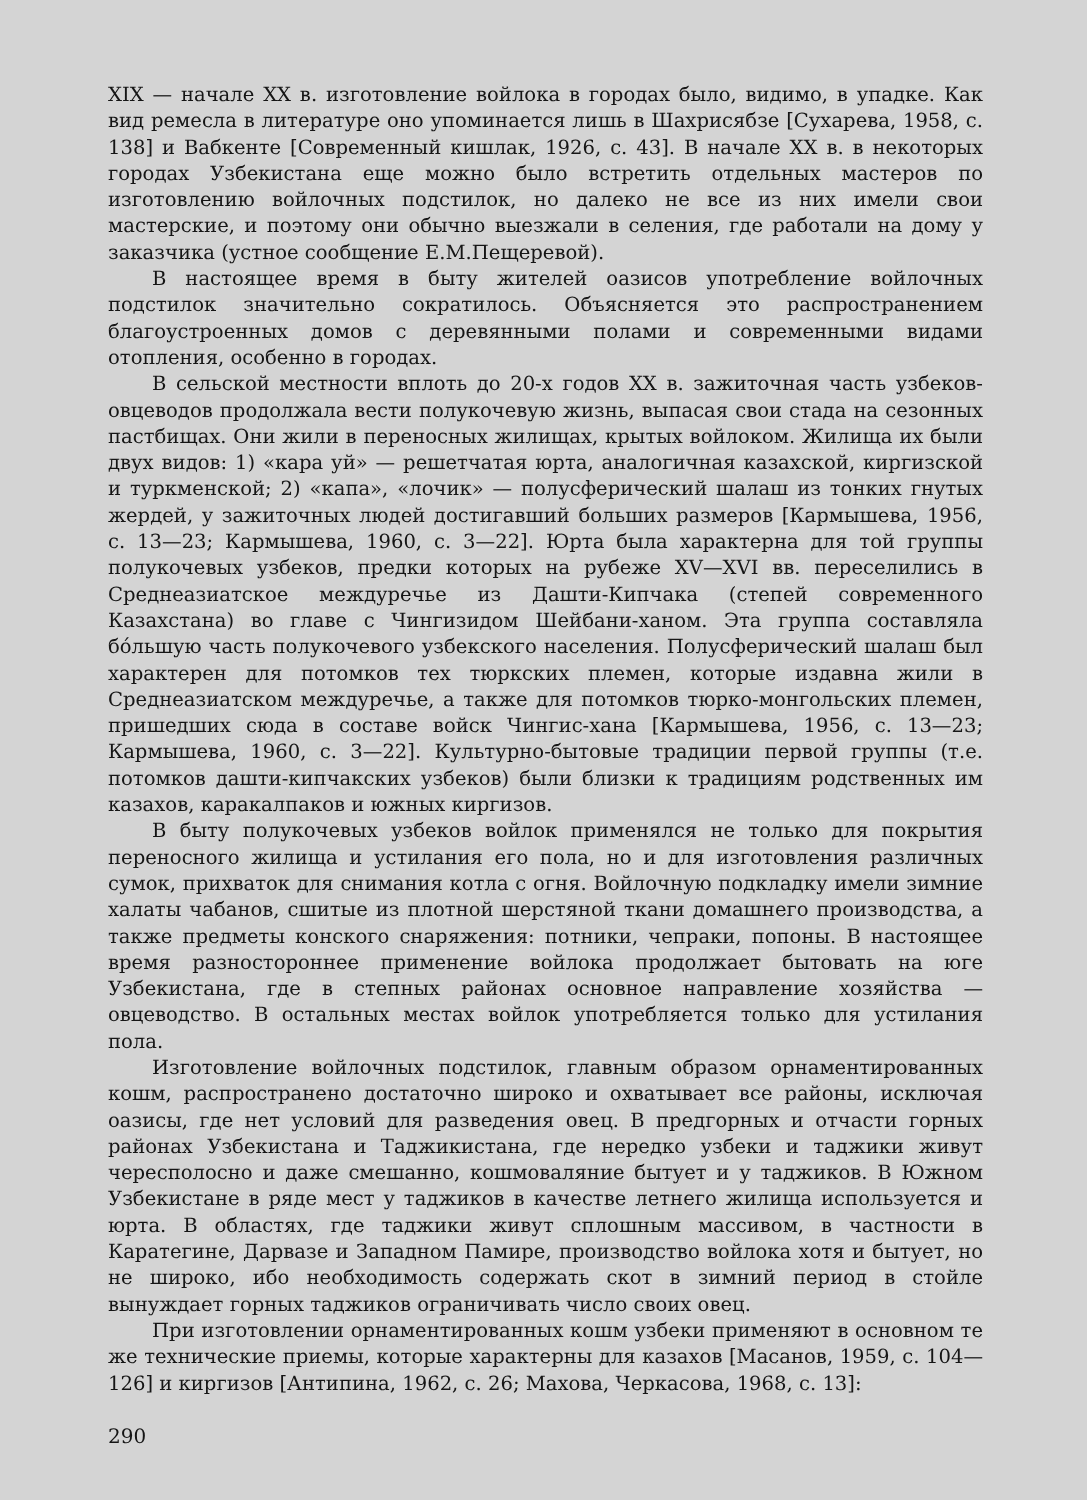XIX — начале XX в. изготовление войлока в городах было, видимо, в упадке. Как вид ремесла в литературе оно упоминается лишь в Шахрисябзе [Сухарева, 1958, с. 138] и Вабкенте [Современный кишлак, 1926, с. 43]. В начале XX в. в некоторых городах Узбекистана еще можно было встретить отдельных мастеров по изготовлению войлочных подстилок, но далеко не все из них имели свои мастерские, и поэтому они обычно выезжали в селения, где работали на дому у заказчика (устное сообщение Е.М.Пещеревой).
В настоящее время в быту жителей оазисов употребление войлочных подстилок значительно сократилось. Объясняется это распространением благоустроенных домов с деревянными полами и современными видами отопления, особенно в городах.
В сельской местности вплоть до 20-х годов XX в. зажиточная часть узбеков-овцеводов продолжала вести полукочевую жизнь, выпасая свои стада на сезонных пастбищах. Они жили в переносных жилищах, крытых войлоком. Жилища их были двух видов: 1) «кара уй» — решетчатая юрта, аналогичная казахской, киргизской и туркменской; 2) «капа», «лочик» — полусферический шалаш из тонких гнутых жердей, у зажиточных людей достигавший больших размеров [Кармышева, 1956, с. 13—23; Кармышева, 1960, с. 3—22]. Юрта была характерна для той группы полукочевых узбеков, предки которых на рубеже XV—XVI вв. переселились в Среднеазиатское междуречье из Дашти-Кипчака (степей современного Казахстана) во главе с Чингизидом Шейбани-ханом. Эта группа составляла бóльшую часть полукочевого узбекского населения. Полусферический шалаш был характерен для потомков тех тюркских племен, которые издавна жили в Среднеазиатском междуречье, а также для потомков тюрко-монгольских племен, пришедших сюда в составе войск Чингис-хана [Кармышева, 1956, с. 13—23; Кармышева, 1960, с. 3—22]. Культурно-бытовые традиции первой группы (т.е. потомков дашти-кипчакских узбеков) были близки к традициям родственных им казахов, каракалпаков и южных киргизов.
В быту полукочевых узбеков войлок применялся не только для покрытия переносного жилища и устилания его пола, но и для изготовления различных сумок, прихваток для снимания котла с огня. Войлочную подкладку имели зимние халаты чабанов, сшитые из плотной шерстяной ткани домашнего производства, а также предметы конского снаряжения: потники, чепраки, попоны. В настоящее время разностороннее применение войлока продолжает бытовать на юге Узбекистана, где в степных районах основное направление хозяйства — овцеводство. В остальных местах войлок употребляется только для устилания пола.
Изготовление войлочных подстилок, главным образом орнаментированных кошм, распространено достаточно широко и охватывает все районы, исключая оазисы, где нет условий для разведения овец. В предгорных и отчасти горных районах Узбекистана и Таджикистана, где нередко узбеки и таджики живут чересполосно и даже смешанно, кошмоваляние бытует и у таджиков. В Южном Узбекистане в ряде мест у таджиков в качестве летнего жилища используется и юрта. В областях, где таджики живут сплошным массивом, в частности в Каратегине, Дарвазе и Западном Памире, производство войлока хотя и бытует, но не широко, ибо необходимость содержать скот в зимний период в стойле вынуждает горных таджиков ограничивать число своих овец.
При изготовлении орнаментированных кошм узбеки применяют в основном те же технические приемы, которые характерны для казахов [Масанов, 1959, с. 104—126] и киргизов [Антипина, 1962, с. 26; Махова, Черкасова, 1968, с. 13]:
290